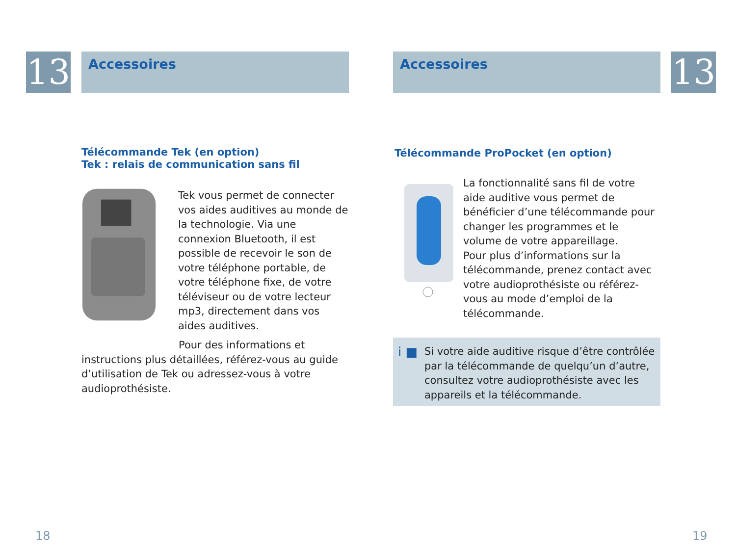13 Accessoires
Télécommande Tek (en option)
Tek : relais de communication sans fil
Tek vous permet de connecter vos aides auditives au monde de la technologie. Via une connexion Bluetooth, il est possible de recevoir le son de votre téléphone portable, de votre téléphone fixe, de votre téléviseur ou de votre lecteur mp3, directement dans vos aides auditives.
Pour des informations et instructions plus détaillées, référez-vous au guide d’utilisation de Tek ou adressez-vous à votre audioprothésiste.
18
Accessoires 13
Télécommande ProPocket (en option)
La fonctionnalité sans fil de votre aide auditive vous permet de bénéficier d’une télécommande pour changer les programmes et le volume de votre appareillage.
Pour plus d’informations sur la télécommande, prenez contact avec votre audioprothésiste ou référez-vous au mode d’emploi de la télécommande.
i ■
Si votre aide auditive risque d’être contrôlée par la télécommande de quelqu’un d’autre, consultez votre audioprothésiste avec les appareils et la télécommande.
19